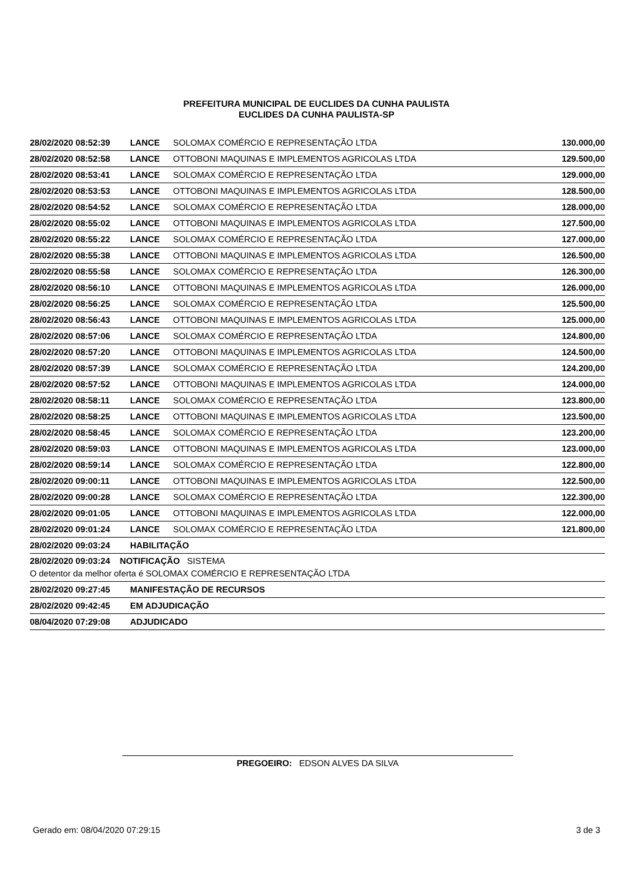PREFEITURA MUNICIPAL DE EUCLIDES DA CUNHA PAULISTA
EUCLIDES DA CUNHA PAULISTA-SP
| 28/02/2020 08:52:39 | LANCE | SOLOMAX COMÉRCIO E REPRESENTAÇÃO LTDA | 130.000,00 |
| 28/02/2020 08:52:58 | LANCE | OTTOBONI MAQUINAS E IMPLEMENTOS AGRICOLAS LTDA | 129.500,00 |
| 28/02/2020 08:53:41 | LANCE | SOLOMAX COMÉRCIO E REPRESENTAÇÃO LTDA | 129.000,00 |
| 28/02/2020 08:53:53 | LANCE | OTTOBONI MAQUINAS E IMPLEMENTOS AGRICOLAS LTDA | 128.500,00 |
| 28/02/2020 08:54:52 | LANCE | SOLOMAX COMÉRCIO E REPRESENTAÇÃO LTDA | 128.000,00 |
| 28/02/2020 08:55:02 | LANCE | OTTOBONI MAQUINAS E IMPLEMENTOS AGRICOLAS LTDA | 127.500,00 |
| 28/02/2020 08:55:22 | LANCE | SOLOMAX COMÉRCIO E REPRESENTAÇÃO LTDA | 127.000,00 |
| 28/02/2020 08:55:38 | LANCE | OTTOBONI MAQUINAS E IMPLEMENTOS AGRICOLAS LTDA | 126.500,00 |
| 28/02/2020 08:55:58 | LANCE | SOLOMAX COMÉRCIO E REPRESENTAÇÃO LTDA | 126.300,00 |
| 28/02/2020 08:56:10 | LANCE | OTTOBONI MAQUINAS E IMPLEMENTOS AGRICOLAS LTDA | 126.000,00 |
| 28/02/2020 08:56:25 | LANCE | SOLOMAX COMÉRCIO E REPRESENTAÇÃO LTDA | 125.500,00 |
| 28/02/2020 08:56:43 | LANCE | OTTOBONI MAQUINAS E IMPLEMENTOS AGRICOLAS LTDA | 125.000,00 |
| 28/02/2020 08:57:06 | LANCE | SOLOMAX COMÉRCIO E REPRESENTAÇÃO LTDA | 124.800,00 |
| 28/02/2020 08:57:20 | LANCE | OTTOBONI MAQUINAS E IMPLEMENTOS AGRICOLAS LTDA | 124.500,00 |
| 28/02/2020 08:57:39 | LANCE | SOLOMAX COMÉRCIO E REPRESENTAÇÃO LTDA | 124.200,00 |
| 28/02/2020 08:57:52 | LANCE | OTTOBONI MAQUINAS E IMPLEMENTOS AGRICOLAS LTDA | 124.000,00 |
| 28/02/2020 08:58:11 | LANCE | SOLOMAX COMÉRCIO E REPRESENTAÇÃO LTDA | 123.800,00 |
| 28/02/2020 08:58:25 | LANCE | OTTOBONI MAQUINAS E IMPLEMENTOS AGRICOLAS LTDA | 123.500,00 |
| 28/02/2020 08:58:45 | LANCE | SOLOMAX COMÉRCIO E REPRESENTAÇÃO LTDA | 123.200,00 |
| 28/02/2020 08:59:03 | LANCE | OTTOBONI MAQUINAS E IMPLEMENTOS AGRICOLAS LTDA | 123.000,00 |
| 28/02/2020 08:59:14 | LANCE | SOLOMAX COMÉRCIO E REPRESENTAÇÃO LTDA | 122.800,00 |
| 28/02/2020 09:00:11 | LANCE | OTTOBONI MAQUINAS E IMPLEMENTOS AGRICOLAS LTDA | 122.500,00 |
| 28/02/2020 09:00:28 | LANCE | SOLOMAX COMÉRCIO E REPRESENTAÇÃO LTDA | 122.300,00 |
| 28/02/2020 09:01:05 | LANCE | OTTOBONI MAQUINAS E IMPLEMENTOS AGRICOLAS LTDA | 122.000,00 |
| 28/02/2020 09:01:24 | LANCE | SOLOMAX COMÉRCIO E REPRESENTAÇÃO LTDA | 121.800,00 |
| 28/02/2020 09:03:24 | HABILITAÇÃO | | |
| 28/02/2020 09:03:24 NOTIFICAÇÃO SISTEMA O detentor da melhor oferta é SOLOMAX COMÉRCIO E REPRESENTAÇÃO LTDA | | | |
| 28/02/2020 09:27:45 | MANIFESTAÇÃO DE RECURSOS | | |
| 28/02/2020 09:42:45 | EM ADJUDICAÇÃO | | |
| 08/04/2020 07:29:08 | ADJUDICADO | | |
PREGOEIRO: EDSON ALVES DA SILVA
Gerado em: 08/04/2020 07:29:15 3 de 3